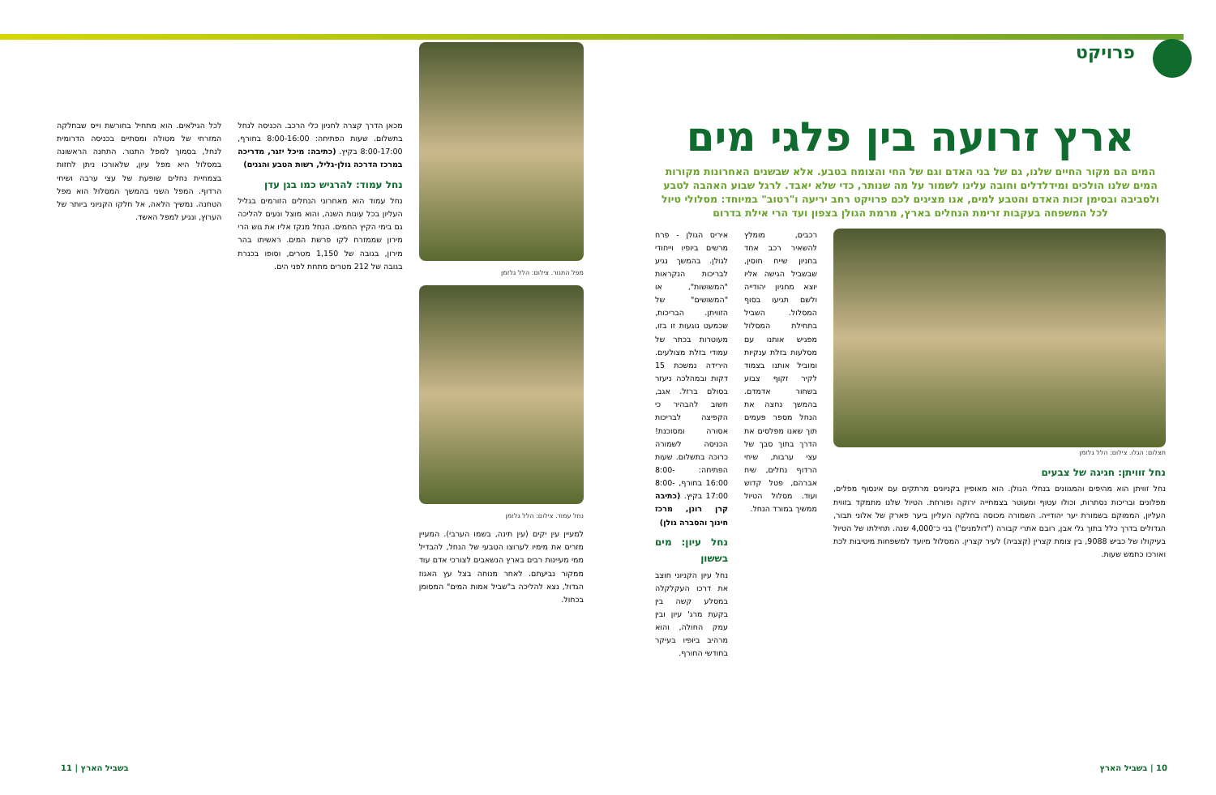פרויקט
ארץ זרועה בין פלגי מים
המים הם מקור החיים שלנו, גם של בני האדם וגם של החי והצומח בטבע. אלא שבשנים האחרונות מקורות המים שלנו הולכים ומידלדלים וחובה עלינו לשמור על מה שנותר, כדי שלא יאבד. לרגל שבוע האהבה לטבע ולסביבה ובסימן זכות האדם והטבע למים, אנו מציגים לכם פרויקט רחב יריעה ו"רטוב" במיוחד: מסלולי טיול לכל המשפחה בעקבות זרימת הנחלים בארץ, מרמת הגולן בצפון ועד הרי אילת בדרום
תצלום: הגלו. צילום: הלל גלזמן
נחל זוויתן: חגיגה של צבעים
נחל זוויתן הוא מהיפים והמגוונים בנחלי הגולן. הוא מאופיין בקניונים מרתקים עם אינסוף מפלים, מפלונים ובריכות נסתרות, וכולו עטוף ומעוטר בצמחייה ירוקה ופורחת. הטיול שלנו מתמקד בזווית העליון, הממוקם בשמורת יער יהודייה. השמורה מכוסה בחלקה העליון ביער פארק של אלוני תבור, הגדולים בדרך כלל בתוך גלי אבן, רובם אתרי קבורה ("דולמנים") בני כ־4,000 שנה. תחילתו של הטיול בעיקולו של כביש 9088, בין צומת קצרין (קצביה) לעיר קצרין. המסלול מיועד למשפחות מיטיבות לכת ואורכו כחמש שעות.
רכבים, מומלץ להשאיר רכב אחד בחניון שייח חוסין, שבשביל הגישה אליו יוצא מחניון יהודייה ולשם תגיעו בסוף המסלול. השביל בתחילת המסלול מפגיש אותנו עם מסלעות בזלת ענקיות ומוביל אותנו בצמוד לקיר זקוף צבוע בשחור אדמדם. בהמשך נחצה את הנחל מספר פעמים תוך שאנו מפלסים את הדרך בתוך סבך של עצי ערבות, שיחי הרדוף נחלים, שיח אברהם, פטל קדוש ועוד. מסלול הטיול ממשיך במורד הנחל.
איריס הגולן - פרח מרשים ביופיו וייחודי לגולן. בהמשך נגיע לבריכות הנקראות "המשושות", או "המשושים" של הזוויתן. הבריכות, שכמעט נוגעות זו בזו, מעוטרות בכתר של עמודי בזלת מצולעים. הירידה נמשכת 15 דקות ובמהלכה ניעזר בסולם ברזל. אגב, חשוב להבהיר כי הקפיצה לבריכות אסורה ומסוכנת! הכניסה לשמורה כרוכה בתשלום. שעות הפתיחה: 8:00-16:00 בחורף, 8:00-17:00 בקיץ. (כתיבה קרן רונן, מרכז חינוך והסברה גולן)
נחל עיון: מים בששון
נחל עיון הקניוני חוצב את דרכו העקלקלה במסלע קשה בין בקעת מרג' עיון ובין עמק החולה, והוא מרהיב ביופיו בעיקר בחודשי החורף.
מפל התנור. צילום: הלל גלזמן
נחל עמוד. צילום: הלל גלזמן
למעיין עין יקים (עין תינה, בשמו הערבי). המעיין מזרים את מימיו לערוצו הטבעי של הנחל, להבדיל ממי מעיינות רבים בארץ הנשאבים לצורכי אדם עוד ממקור נביעתם. לאחר מנוחה בצל עץ האגוז הגדול, נצא להליכה ב"שביל אמות המים" המסומן בכחול.
מכאן הדרך קצרה לחניון כלי הרכב. הכניסה לנחל בתשלום. שעות הפתיחה: 8:00-16:00 בחורף, 8:00-17:00 בקיץ. (כתיבה: מיכל יזגר, מדריכה במרכז הדרכה גולן-גליל, רשות הטבע והגנים)
נחל עמוד: להרגיש כמו בגן עדן
נחל עמוד הוא מאחרוני הנחלים הזורמים בגליל העליון בכל עונות השנה, והוא מוצל ונעים להליכה גם בימי הקיץ החמים. הנחל מנקז אליו את גוש הרי מירון שממזרח לקו פרשת המים. ראשיתו בהר מירון, בגובה של 1,150 מטרים, וסופו בכנרת בגובה של 212 מטרים מתחת לפני הים.
לכל הגילאים. הוא מתחיל בחורשת וייס שבחלקה המזרחי של מטולה ומסתיים בכניסה הדרומית לנחל, בסמוך למפל התנור. התחנה הראשונה במסלול היא מפל עיון, שלאורכו ניתן לחזות בצמחיית נחלים שופעת של עצי ערבה ושיחי הרדוף. המפל השני בהמשך המסלול הוא מפל הטחנה. נמשיך הלאה, אל חלקו הקניוני ביותר של הערוץ, ונגיע למפל האשד.
10 | בשביל הארץ בשביל הארץ | 11